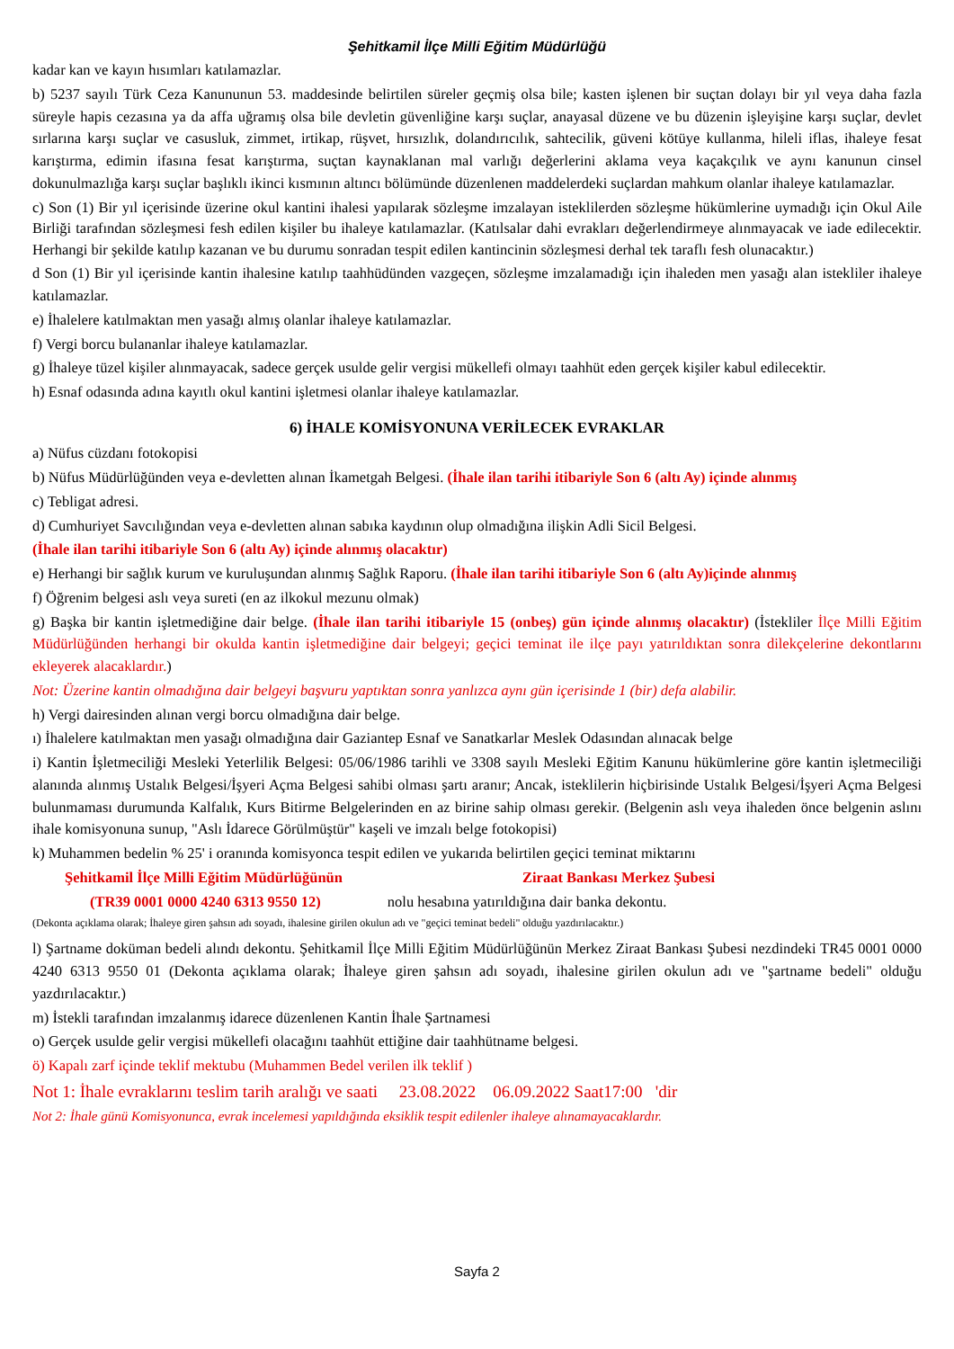Şehitkamil İlçe Milli Eğitim Müdürlüğü
kadar kan ve kayın hısımları katılamazlar.
b) 5237 sayılı Türk Ceza Kanununun 53. maddesinde belirtilen süreler geçmiş olsa bile; kasten işlenen bir suçtan dolayı bir yıl veya daha fazla süreyle hapis cezasına ya da affa uğramış olsa bile devletin güvenliğine karşı suçlar, anayasal düzene ve bu düzenin işleyişine karşı suçlar, devlet sırlarına karşı suçlar ve casusluk, zimmet, irtikap, rüşvet, hırsızlık, dolandırıcılık, sahtecilik, güveni kötüye kullanma, hileli iflas, ihaleye fesat karıştırma, edimin ifasına fesat karıştırma, suçtan kaynaklanan mal varlığı değerlerini aklama veya kaçakçılık ve aynı kanunun cinsel dokunulmazlığa karşı suçlar başlıklı ikinci kısmının altıncı bölümünde düzenlenen maddelerdeki suçlardan mahkum olanlar ihaleye katılamazlar.
c) Son (1) Bir yıl içerisinde üzerine okul kantini ihalesi yapılarak sözleşme imzalayan isteklilerden sözleşme hükümlerine uymadığı için Okul Aile Birliği tarafından sözleşmesi fesh edilen kişiler bu ihaleye katılamazlar. (Katılsalar dahi evrakları değerlendirmeye alınmayacak ve iade edilecektir. Herhangi bir şekilde katılıp kazanan ve bu durumu sonradan tespit edilen kantincinin sözleşmesi derhal tek taraflı fesh olunacaktır.)
d Son (1) Bir yıl içerisinde kantin ihalesine katılıp taahhüdünden vazgeçen, sözleşme imzalamadığı için ihaleden men yasağı alan istekliler ihaleye katılamazlar.
e) İhalelere katılmaktan men yasağı almış olanlar ihaleye katılamazlar.
f) Vergi borcu bulananlar ihaleye katılamazlar.
g) İhaleye tüzel kişiler alınmayacak, sadece gerçek usulde gelir vergisi mükellefi olmayı taahhüt eden gerçek kişiler kabul edilecektir.
h) Esnaf odasında adına kayıtlı okul kantini işletmesi olanlar ihaleye katılamazlar.
6) İHALE KOMİSYONUNA VERİLECEK EVRAKLAR
a) Nüfus cüzdanı fotokopisi
b) Nüfus Müdürlüğünden veya e-devletten alınan İkametgah Belgesi. (İhale ilan tarihi itibariyle Son 6 (altı Ay) içinde alınmış
c) Tebligat adresi.
d) Cumhuriyet Savcılığından veya e-devletten alınan sabıka kaydının olup olmadığına ilişkin Adli Sicil Belgesi.
(İhale ilan tarihi itibariyle Son 6 (altı Ay) içinde alınmış olacaktır)
e) Herhangi bir sağlık kurum ve kuruluşundan alınmış Sağlık Raporu. (İhale ilan tarihi itibariyle Son 6 (altı Ay)içinde alınmış
f) Öğrenim belgesi aslı veya sureti (en az ilkokul mezunu olmak)
g) Başka bir kantin işletmediğine dair belge. (İhale ilan tarihi itibariyle 15 (onbeş) gün içinde alınmış olacaktır) (İstekliler İlçe Milli Eğitim Müdürlüğünden herhangi bir okulda kantin işletmediğine dair belgeyi; geçici teminat ile ilçe payı yatırıldıktan sonra dilekçelerine dekontlarını ekleyerek alacaklardır.)
Not: Üzerine kantin olmadığına dair belgeyi başvuru yaptıktan sonra yanlızca aynı gün içerisinde 1 (bir) defa alabilir.
h) Vergi dairesinden alınan vergi borcu olmadığına dair belge.
ı) İhalelere katılmaktan men yasağı olmadığına dair Gaziantep Esnaf ve Sanatkarlar Meslek Odasından alınacak belge
i) Kantin İşletmeciliği Mesleki Yeterlilik Belgesi: 05/06/1986 tarihli ve 3308 sayılı Mesleki Eğitim Kanunu hükümlerine göre kantin işletmeciliği alanında alınmış Ustalık Belgesi/İşyeri Açma Belgesi sahibi olması şartı aranır; Ancak, isteklilerin hiçbirisinde Ustalık Belgesi/İşyeri Açma Belgesi bulunmaması durumunda Kalfalık, Kurs Bitirme Belgelerinden en az birine sahip olması gerekir. (Belgenin aslı veya ihaleden önce belgenin aslını ihale komisyonuna sunup, "Aslı İdarece Görülmüştür" kaşeli ve imzalı belge fotokopisi)
k) Muhammen bedelin % 25' i oranında komisyonca tespit edilen ve yukarıda belirtilen geçici teminat miktarını
Şehitkamil İlçe Milli Eğitim Müdürlüğünün Ziraat Bankası Merkez Şubesi
(TR39 0001 0000 4240 6313 9550 12) nolu hesabına yatırıldığına dair banka dekontu.
(Dekonta açıklama olarak; İhaleye giren şahsın adı soyadı, ihalesine girilen okulun adı ve "geçici teminat bedeli" olduğu yazdırılacaktır.)
l) Şartname doküman bedeli alındı dekontu. Şehitkamil İlçe Milli Eğitim Müdürlüğünün Merkez Ziraat Bankası Şubesi nezdindeki TR45 0001 0000 4240 6313 9550 01 (Dekonta açıklama olarak; İhaleye giren şahsın adı soyadı, ihalesine girilen okulun adı ve "şartname bedeli" olduğu yazdırılacaktır.)
m) İstekli tarafından imzalanmış idarece düzenlenen Kantin İhale Şartnamesi
o) Gerçek usulde gelir vergisi mükellefi olacağını taahhüt ettiğine dair taahhütname belgesi.
ö) Kapalı zarf içinde teklif mektubu (Muhammen Bedel verilen ilk teklif )
Not 1: İhale evraklarını teslim tarih aralığı ve saati 23.08.2022 06.09.2022 Saat17:00 'dir
Not 2: İhale günü Komisyonunca, evrak incelemesi yapıldığında eksiklik tespit edilenler ihaleye alınamayacaklardır.
Sayfa 2